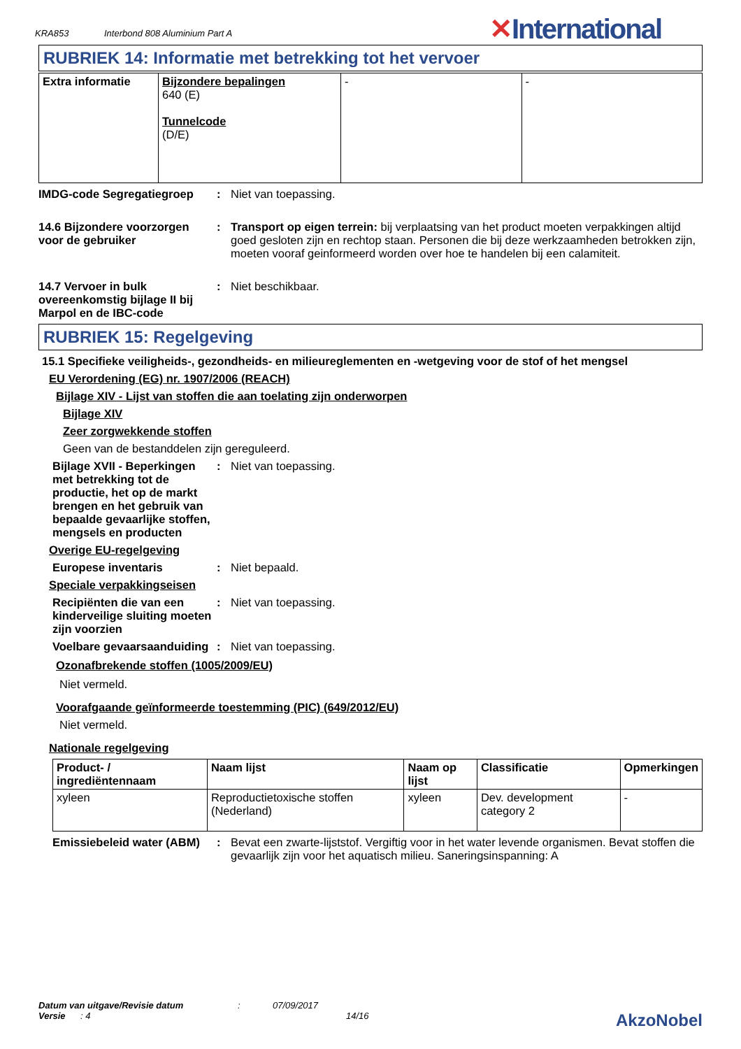KRA853 Interbond 808 Aluminium Part A
✕International
RUBRIEK 14: Informatie met betrekking tot het vervoer
| Extra informatie | Bijzondere bepalingen 640 (E) Tunnelcode (D/E) | - | - |
IMDG-code Segregatiegroep : Niet van toepassing.
14.6 Bijzondere voorzorgen voor de gebruiker
: Transport op eigen terrein: bij verplaatsing van het product moeten verpakkingen altijd goed gesloten zijn en rechtop staan. Personen die bij deze werkzaamheden betrokken zijn, moeten vooraf geinformeerd worden over hoe te handelen bij een calamiteit.
14.7 Vervoer in bulk overeenkomstig bijlage II bij Marpol en de IBC-code
: Niet beschikbaar.
RUBRIEK 15: Regelgeving
15.1 Specifieke veiligheids-, gezondheids- en milieureglementen en -wetgeving voor de stof of het mengsel
EU Verordening (EG) nr. 1907/2006 (REACH)
Bijlage XIV - Lijst van stoffen die aan toelating zijn onderworpen
Bijlage XIV
Zeer zorgwekkende stoffen
Geen van de bestanddelen zijn gereguleerd.
Bijlage XVII - Beperkingen met betrekking tot de productie, het op de markt brengen en het gebruik van bepaalde gevaarlijke stoffen, mengsels en producten
: Niet van toepassing.
Overige EU-regelgeving
Europese inventaris : Niet bepaald.
Speciale verpakkingseisen
Recipiënten die van een kinderveilige sluiting moeten zijn voorzien
: Niet van toepassing.
Voelbare gevaarsaanduiding
: Niet van toepassing.
Ozonafbrekende stoffen (1005/2009/EU)
Niet vermeld.
Voorafgaande geïnformeerde toestemming (PIC) (649/2012/EU)
Niet vermeld.
Nationale regelgeving
| Product- / ingrediëntennaam | Naam lijst | Naam op lijst | Classificatie | Opmerkingen |
| --- | --- | --- | --- | --- |
| xyleen | Reproductietoxische stoffen (Nederland) | xyleen | Dev. development category 2 | - |
Emissiebeleid water (ABM)
: Bevat een zwarte-lijststof. Vergiftig voor in het water levende organismen. Bevat stoffen die gevaarlijk zijn voor het aquatisch milieu. Saneringsinspanning: A
Datum van uitgave/Revisie datum: 07/09/2017
Versie: 4 14/16 AkzoNobel